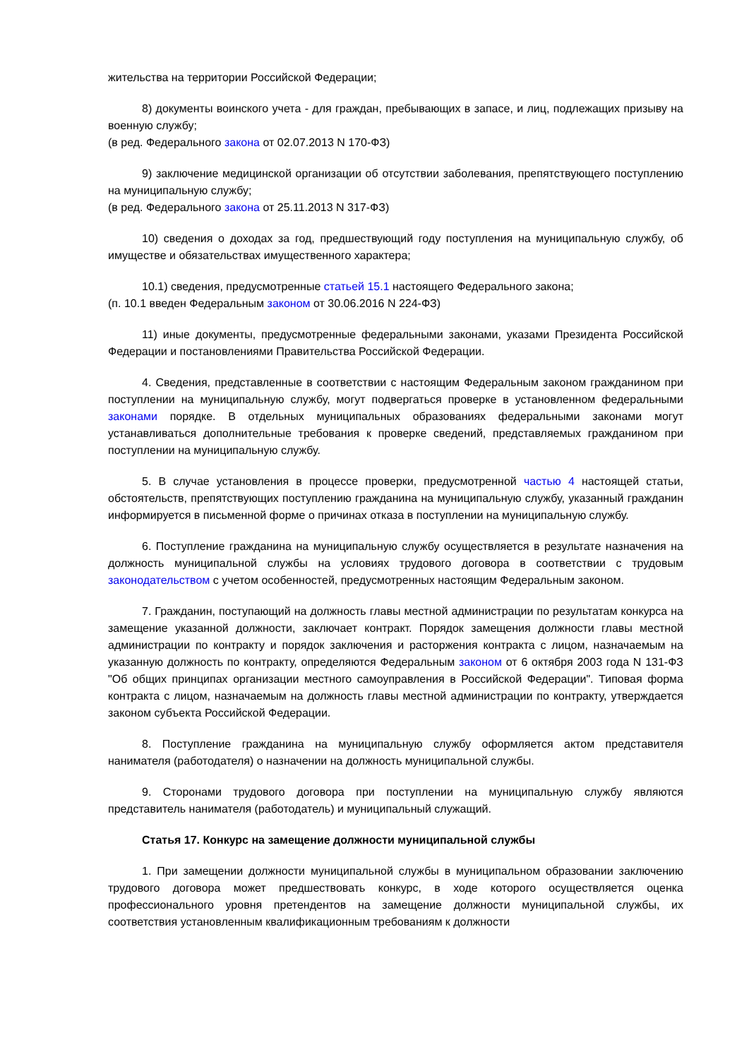жительства на территории Российской Федерации;
8) документы воинского учета - для граждан, пребывающих в запасе, и лиц, подлежащих призыву на военную службу;
(в ред. Федерального закона от 02.07.2013 N 170-ФЗ)
9) заключение медицинской организации об отсутствии заболевания, препятствующего поступлению на муниципальную службу;
(в ред. Федерального закона от 25.11.2013 N 317-ФЗ)
10) сведения о доходах за год, предшествующий году поступления на муниципальную службу, об имуществе и обязательствах имущественного характера;
10.1) сведения, предусмотренные статьей 15.1 настоящего Федерального закона;
(п. 10.1 введен Федеральным законом от 30.06.2016 N 224-ФЗ)
11) иные документы, предусмотренные федеральными законами, указами Президента Российской Федерации и постановлениями Правительства Российской Федерации.
4. Сведения, представленные в соответствии с настоящим Федеральным законом гражданином при поступлении на муниципальную службу, могут подвергаться проверке в установленном федеральными законами порядке. В отдельных муниципальных образованиях федеральными законами могут устанавливаться дополнительные требования к проверке сведений, представляемых гражданином при поступлении на муниципальную службу.
5. В случае установления в процессе проверки, предусмотренной частью 4 настоящей статьи, обстоятельств, препятствующих поступлению гражданина на муниципальную службу, указанный гражданин информируется в письменной форме о причинах отказа в поступлении на муниципальную службу.
6. Поступление гражданина на муниципальную службу осуществляется в результате назначения на должность муниципальной службы на условиях трудового договора в соответствии с трудовым законодательством с учетом особенностей, предусмотренных настоящим Федеральным законом.
7. Гражданин, поступающий на должность главы местной администрации по результатам конкурса на замещение указанной должности, заключает контракт. Порядок замещения должности главы местной администрации по контракту и порядок заключения и расторжения контракта с лицом, назначаемым на указанную должность по контракту, определяются Федеральным законом от 6 октября 2003 года N 131-ФЗ "Об общих принципах организации местного самоуправления в Российской Федерации". Типовая форма контракта с лицом, назначаемым на должность главы местной администрации по контракту, утверждается законом субъекта Российской Федерации.
8. Поступление гражданина на муниципальную службу оформляется актом представителя нанимателя (работодателя) о назначении на должность муниципальной службы.
9. Сторонами трудового договора при поступлении на муниципальную службу являются представитель нанимателя (работодатель) и муниципальный служащий.
Статья 17. Конкурс на замещение должности муниципальной службы
1. При замещении должности муниципальной службы в муниципальном образовании заключению трудового договора может предшествовать конкурс, в ходе которого осуществляется оценка профессионального уровня претендентов на замещение должности муниципальной службы, их соответствия установленным квалификационным требованиям к должности